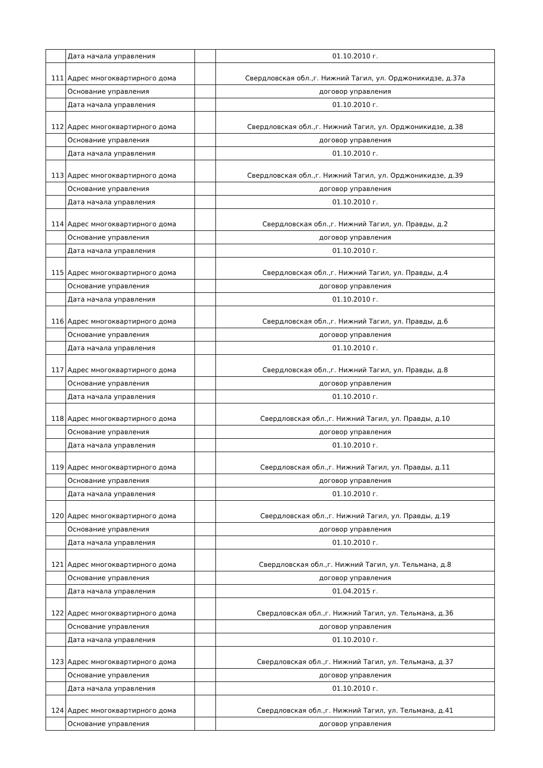| | Дата начала управления | | 01.10.2010 г. |
| 111 | Адрес многоквартирного дома | | Свердловская обл.,г. Нижний Тагил, ул. Орджоникидзе, д.37а |
| | Основание управления | | договор управления |
| | Дата начала управления | | 01.10.2010 г. |
| 112 | Адрес многоквартирного дома | | Свердловская обл.,г. Нижний Тагил, ул. Орджоникидзе, д.38 |
| | Основание управления | | договор управления |
| | Дата начала управления | | 01.10.2010 г. |
| 113 | Адрес многоквартирного дома | | Свердловская обл.,г. Нижний Тагил, ул. Орджоникидзе, д.39 |
| | Основание управления | | договор управления |
| | Дата начала управления | | 01.10.2010 г. |
| 114 | Адрес многоквартирного дома | | Свердловская обл.,г. Нижний Тагил, ул. Правды, д.2 |
| | Основание управления | | договор управления |
| | Дата начала управления | | 01.10.2010 г. |
| 115 | Адрес многоквартирного дома | | Свердловская обл.,г. Нижний Тагил, ул. Правды, д.4 |
| | Основание управления | | договор управления |
| | Дата начала управления | | 01.10.2010 г. |
| 116 | Адрес многоквартирного дома | | Свердловская обл.,г. Нижний Тагил, ул. Правды, д.6 |
| | Основание управления | | договор управления |
| | Дата начала управления | | 01.10.2010 г. |
| 117 | Адрес многоквартирного дома | | Свердловская обл.,г. Нижний Тагил, ул. Правды, д.8 |
| | Основание управления | | договор управления |
| | Дата начала управления | | 01.10.2010 г. |
| 118 | Адрес многоквартирного дома | | Свердловская обл.,г. Нижний Тагил, ул. Правды, д.10 |
| | Основание управления | | договор управления |
| | Дата начала управления | | 01.10.2010 г. |
| 119 | Адрес многоквартирного дома | | Свердловская обл.,г. Нижний Тагил, ул. Правды, д.11 |
| | Основание управления | | договор управления |
| | Дата начала управления | | 01.10.2010 г. |
| 120 | Адрес многоквартирного дома | | Свердловская обл.,г. Нижний Тагил, ул. Правды, д.19 |
| | Основание управления | | договор управления |
| | Дата начала управления | | 01.10.2010 г. |
| 121 | Адрес многоквартирного дома | | Свердловская обл.,г. Нижний Тагил, ул. Тельмана, д.8 |
| | Основание управления | | договор управления |
| | Дата начала управления | | 01.04.2015 г. |
| 122 | Адрес многоквартирного дома | | Свердловская обл.,г. Нижний Тагил, ул. Тельмана, д.36 |
| | Основание управления | | договор управления |
| | Дата начала управления | | 01.10.2010 г. |
| 123 | Адрес многоквартирного дома | | Свердловская обл.,г. Нижний Тагил, ул. Тельмана, д.37 |
| | Основание управления | | договор управления |
| | Дата начала управления | | 01.10.2010 г. |
| 124 | Адрес многоквартирного дома | | Свердловская обл.,г. Нижний Тагил, ул. Тельмана, д.41 |
| | Основание управления | | договор управления |